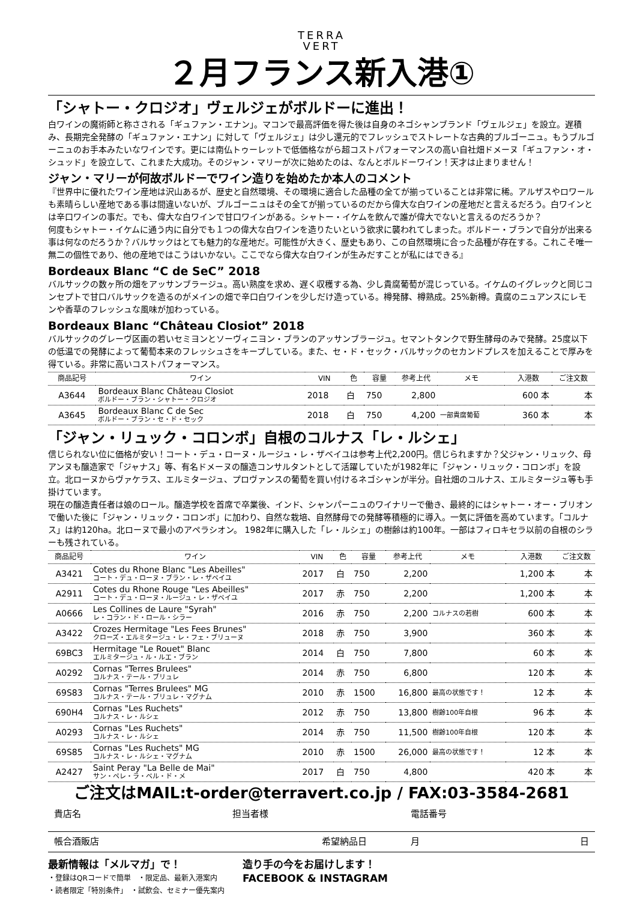TERRA
VERT
２月フランス新入港①
「シャトー・クロジオ」ヴェルジェがボルドーに進出！
白ワインの魔術師と称さされる「ギュファン・エナン」。マコンで最高評価を得た後は自身のネゴシャンブランド「ヴェルジェ」を設立。遅積み、長期完全発酵の「ギュファン・エナン」に対して「ヴェルジェ」は少し還元的でフレッシュでストレートな古典的ブルゴーニュ。もうブルゴーニュのお手本みたいなワインです。更には南仏トゥーレットで低価格ながら超コストパフォーマンスの高い自社畑ドメーヌ「ギュファン・オ・シュッド」を設立して、これまた大成功。そのジャン・マリーが次に始めたのは、なんとボルドーワイン！天才は止まりません！
ジャン・マリーが何故ボルドーでワイン造りを始めたか本人のコメント
『世界中に優れたワイン産地は沢山あるが、歴史と自然環境、その環境に適合した品種の全てが揃っていることは非常に稀。アルザスやロワールも素晴らしい産地である事は間違いないが、ブルゴーニュはその全てが揃っているのだから偉大な白ワインの産地だと言えるだろう。白ワインとは辛口ワインの事だ。でも、偉大な白ワインで甘口ワインがある。シャトー・イケムを飲んで誰が偉大でないと言えるのだろうか？
何度もシャトー・イケムに通う内に自分でも１つの偉大な白ワインを造りたいという欲求に襲われてしまった。ボルドー・ブランで自分が出来る事は何なのだろうか？バルサックはとても魅力的な産地だ。可能性が大きく、歴史もあり、この自然環境に合った品種が存在する。これこそ唯一無二の個性であり、他の産地ではこうはいかない。ここでなら偉大な白ワインが生みだすことが私にはできる』
Bordeaux Blanc “C de SeC” 2018
バルサックの数ヶ所の畑をアッサンブラージュ。高い熟度を求め、遅く収穫する為、少し貴腐葡萄が混じっている。イケムのイグレックと同じコンセプトで甘口バルサックを造るのがメインの畑で辛口白ワインを少しだけ造っている。樽発酵、樽熟成。25%新樽。貴腐のニュアンスにレモンや香草のフレッシュな風味が加わっている。
Bordeaux Blanc “Château Closiot” 2018
バルサックのグレーヴ区画の若いセミヨンとソーヴィニヨン・ブランのアッサンブラージュ。セマントタンクで野生酵母のみで発酵。25度以下の低温での発酵によって葡萄本来のフレッシュさをキープしている。また、セ・ド・セック・バルサックのセカンドプレスを加えることで厚みを得ている。非常に高いコストパフォーマンス。
| 商品記号 | ワイン | VIN | 色 | 容量 | 参考上代 | メモ | 入港数 | ご注文数 |
| --- | --- | --- | --- | --- | --- | --- | --- | --- |
| A3644 | Bordeaux Blanc Château Closiot ボルドー・ブラン・シャトー・クロジオ | 2018 | 白 | 750 | 2,800 | | 600 本 | 本 |
| A3645 | Bordeaux Blanc C de Sec ボルドー・ブラン・セ・ド・セック | 2018 | 白 | 750 | 4,200 | 一部貴腐葡萄 | 360 本 | 本 |
「ジャン・リュック・コロンボ」自根のコルナス「レ・ルシェ」
信じられない位に価格が安い！コート・デュ・ローヌ・ルージュ・レ・ザベイユは参考上代2,200円。信じられますか？父ジャン・リュック、母アンヌも醸造家で「ジャナス」等、有名ドメーヌの醸造コンサルタントとして活躍していたが1982年に「ジャン・リュック・コロンボ」を設立。北ローヌからヴァケラス、エルミタージュ、プロヴァンスの葡萄を買い付けるネゴシャンが半分。自社畑のコルナス、エルミタージュ等も手掛けています。
現在の醸造責任者は娘のロール。醸造学校を首席で卒業後、インド、シャンパーニュのワイナリーで働き、最終的にはシャトー・オー・ブリオンで働いた後に「ジャン・リュック・コロンボ」に加わり、自然な栽培、自然酵母での発酵等積極的に導入。一気に評価を高めています。「コルナス」は約120ha。北ローヌで最小のアペラシオン。 1982年に購入した「レ・ルシェ」の樹齢は約100年。一部はフィロキセラ以前の自根のシラーも残されている。
| 商品記号 | ワイン | VIN | 色 | 容量 | 参考上代 | メモ | 入港数 | ご注文数 |
| --- | --- | --- | --- | --- | --- | --- | --- | --- |
| A3421 | Cotes du Rhone Blanc "Les Abeilles" コート・デュ・ローヌ・ブラン・レ・ザベイユ | 2017 | 白 | 750 | 2,200 | | 1,200 本 | 本 |
| A2911 | Cotes du Rhone Rouge "Les Abeilles" コート・デュ・ローヌ・ルージュ・レ・ザベイユ | 2017 | 赤 | 750 | 2,200 | | 1,200 本 | 本 |
| A0666 | Les Collines de Laure "Syrah" レ・コラン・ド・ロール・シラー | 2016 | 赤 | 750 | 2,200 | コルナスの若樹 | 600 本 | 本 |
| A3422 | Crozes Hermitage "Les Fees Brunes" クローズ・エルミタージュ・レ・フェ・ブリューヌ | 2018 | 赤 | 750 | 3,900 | | 360 本 | 本 |
| 69BC3 | Hermitage "Le Rouet" Blanc エルミタージュ・ル・ルエ・ブラン | 2014 | 白 | 750 | 7,800 | | 60 本 | 本 |
| A0292 | Cornas "Terres Brulees" コルナス・テール・ブリュレ | 2014 | 赤 | 750 | 6,800 | | 120 本 | 本 |
| 69S83 | Cornas "Terres Brulees" MG コルナス・テール・ブリュレ・マグナム | 2010 | 赤 | 1500 | 16,800 | 最高の状態です！ | 12 本 | 本 |
| 690H4 | Cornas "Les Ruchets" コルナス・レ・ルシェ | 2012 | 赤 | 750 | 13,800 | 樹齢100年自根 | 96 本 | 本 |
| A0293 | Cornas "Les Ruchets" コルナス・レ・ルシェ | 2014 | 赤 | 750 | 11,500 | 樹齢100年自根 | 120 本 | 本 |
| 69S85 | Cornas "Les Ruchets" MG コルナス・レ・ルシェ・マグナム | 2010 | 赤 | 1500 | 26,000 | 最高の状態です！ | 12 本 | 本 |
| A2427 | Saint Peray "La Belle de Mai" サン・ペレ・ラ・ベル・ド・メ | 2017 | 白 | 750 | 4,800 | | 420 本 | 本 |
ご注文はMAIL:t-order@terravert.co.jp / FAX:03-3584-2681
貴店名 担当者様 電話番号
帳合酒販店 希望納品日 月 日
最新情報は「メルマガ」で！
・登録はQRコードで簡単　・限定品、最新入港案内
・読者限定「特別条件」　・試飲会、セミナー優先案内
造り手の今をお届けします！
FACEBOOK & INSTAGRAM